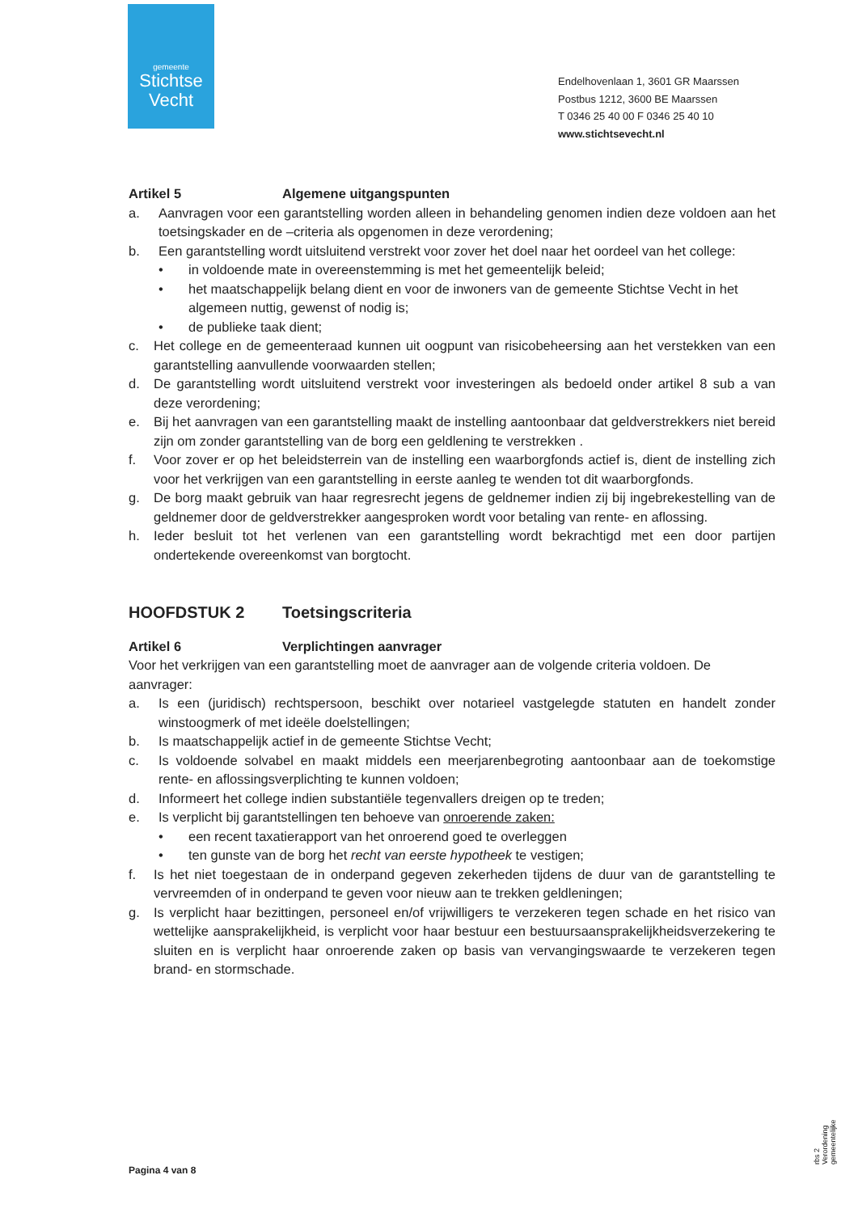gemeente
Stichtse
Vecht
Endelhovenlaan 1, 3601 GR Maarssen
Postbus 1212, 3600 BE Maarssen
T 0346 25 40 00 F 0346 25 40 10
www.stichtsevecht.nl
Artikel 5 Algemene uitgangspunten
a. Aanvragen voor een garantstelling worden alleen in behandeling genomen indien deze voldoen aan het toetsingskader en de –criteria als opgenomen in deze verordening;
b. Een garantstelling wordt uitsluitend verstrekt voor zover het doel naar het oordeel van het college:
• in voldoende mate in overeenstemming is met het gemeentelijk beleid;
• het maatschappelijk belang dient en voor de inwoners van de gemeente Stichtse Vecht in het algemeen nuttig, gewenst of nodig is;
• de publieke taak dient;
c. Het college en de gemeenteraad kunnen uit oogpunt van risicobeheersing aan het verstekken van een garantstelling aanvullende voorwaarden stellen;
d. De garantstelling wordt uitsluitend verstrekt voor investeringen als bedoeld onder artikel 8 sub a van deze verordening;
e. Bij het aanvragen van een garantstelling maakt de instelling aantoonbaar dat geldverstrekkers niet bereid zijn om zonder garantstelling van de borg een geldlening te verstrekken .
f. Voor zover er op het beleidsterrein van de instelling een waarborgfonds actief is, dient de instelling zich voor het verkrijgen van een garantstelling in eerste aanleg te wenden tot dit waarborgfonds.
g. De borg maakt gebruik van haar regresrecht jegens de geldnemer indien zij bij ingebrekestelling van de geldnemer door de geldverstrekker aangesproken wordt voor betaling van rente- en aflossing.
h. Ieder besluit tot het verlenen van een garantstelling wordt bekrachtigd met een door partijen ondertekende overeenkomst van borgtocht.
HOOFDSTUK 2 Toetsingscriteria
Artikel 6 Verplichtingen aanvrager
Voor het verkrijgen van een garantstelling moet de aanvrager aan de volgende criteria voldoen. De aanvrager:
a. Is een (juridisch) rechtspersoon, beschikt over notarieel vastgelegde statuten en handelt zonder winstoogmerk of met ideële doelstellingen;
b. Is maatschappelijk actief in de gemeente Stichtse Vecht;
c. Is voldoende solvabel en maakt middels een meerjarenbegroting aantoonbaar aan de toekomstige rente- en aflossingsverplichting te kunnen voldoen;
d. Informeert het college indien substantiële tegenvallers dreigen op te treden;
e. Is verplicht bij garantstellingen ten behoeve van onroerende zaken:
• een recent taxatierapport van het onroerend goed te overleggen
• ten gunste van de borg het recht van eerste hypotheek te vestigen;
f. Is het niet toegestaan de in onderpand gegeven zekerheden tijdens de duur van de garantstelling te vervreemden of in onderpand te geven voor nieuw aan te trekken geldleningen;
g. Is verplicht haar bezittingen, personeel en/of vrijwilligers te verzekeren tegen schade en het risico van wettelijke aansprakelijkheid, is verplicht voor haar bestuur een bestuursaansprakelijkheidsverzekering te sluiten en is verplicht haar onroerende zaken op basis van vervangingswaarde te verzekeren tegen brand- en stormschade.
Pagina 4 van 8
rbs 2 Verordening gemeentelijke